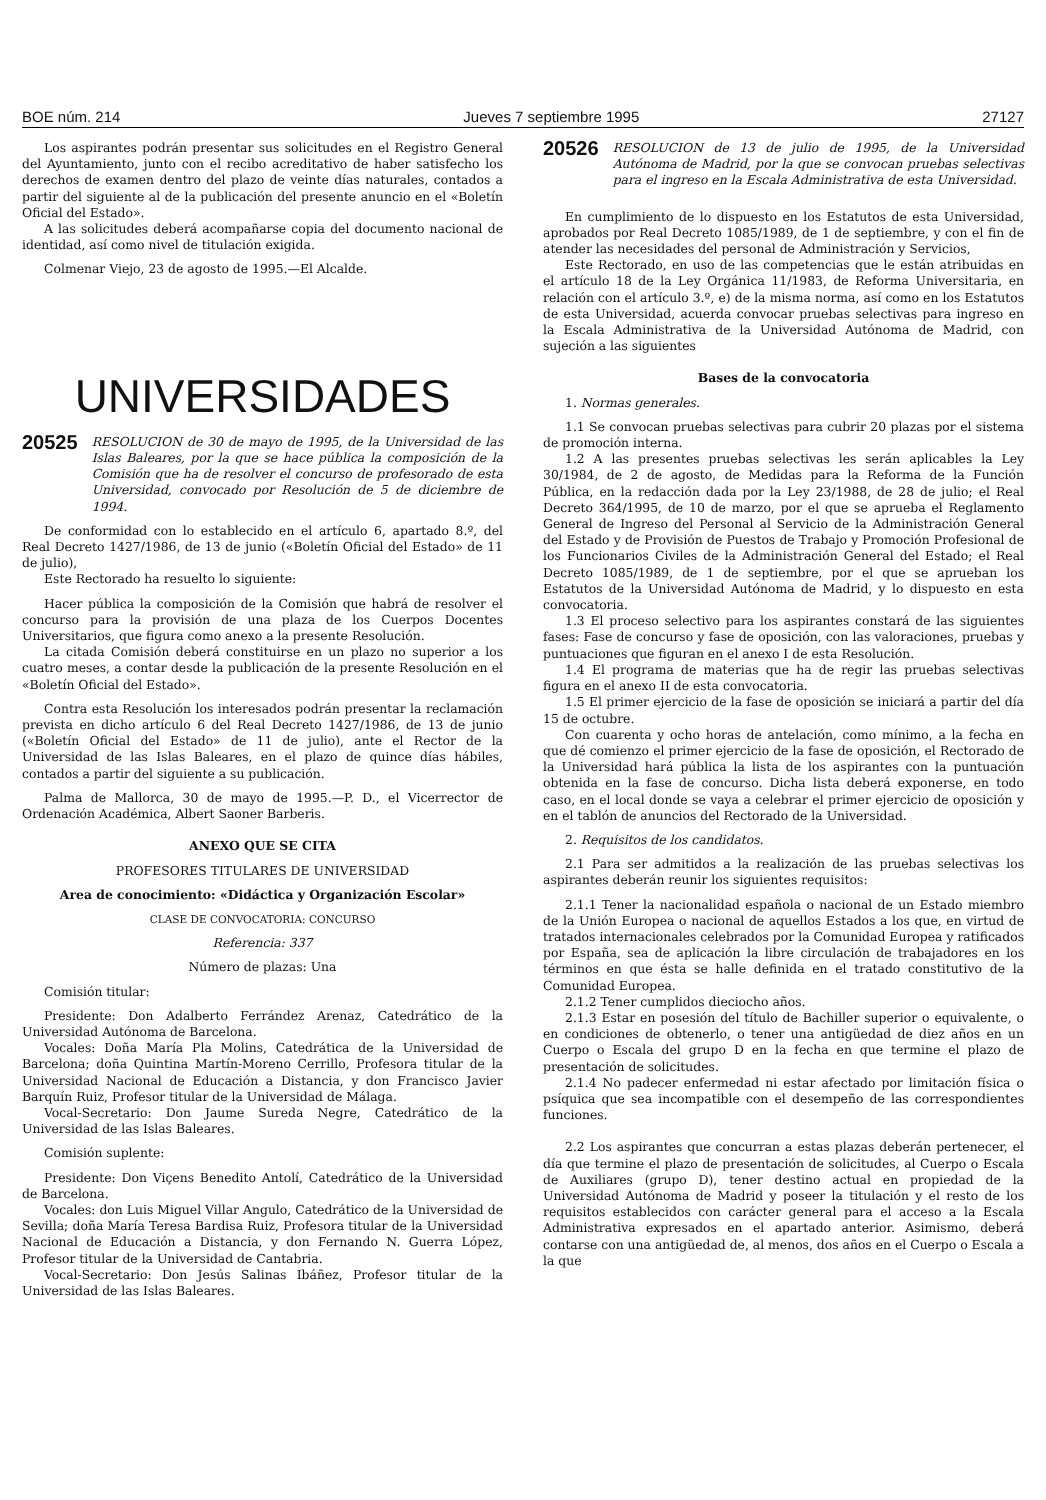BOE núm. 214 Jueves 7 septiembre 1995 27127
Los aspirantes podrán presentar sus solicitudes en el Registro General del Ayuntamiento, junto con el recibo acreditativo de haber satisfecho los derechos de examen dentro del plazo de veinte días naturales, contados a partir del siguiente al de la publicación del presente anuncio en el «Boletín Oficial del Estado».
A las solicitudes deberá acompañarse copia del documento nacional de identidad, así como nivel de titulación exigida.
Colmenar Viejo, 23 de agosto de 1995.—El Alcalde.
UNIVERSIDADES
20525 RESOLUCION de 30 de mayo de 1995, de la Universidad de las Islas Baleares, por la que se hace pública la composición de la Comisión que ha de resolver el concurso de profesorado de esta Universidad, convocado por Resolución de 5 de diciembre de 1994.
De conformidad con lo establecido en el artículo 6, apartado 8.º, del Real Decreto 1427/1986, de 13 de junio («Boletín Oficial del Estado» de 11 de julio),
Este Rectorado ha resuelto lo siguiente:
Hacer pública la composición de la Comisión que habrá de resolver el concurso para la provisión de una plaza de los Cuerpos Docentes Universitarios, que figura como anexo a la presente Resolución.
La citada Comisión deberá constituirse en un plazo no superior a los cuatro meses, a contar desde la publicación de la presente Resolución en el «Boletín Oficial del Estado».
Contra esta Resolución los interesados podrán presentar la reclamación prevista en dicho artículo 6 del Real Decreto 1427/1986, de 13 de junio («Boletín Oficial del Estado» de 11 de julio), ante el Rector de la Universidad de las Islas Baleares, en el plazo de quince días hábiles, contados a partir del siguiente a su publicación.
Palma de Mallorca, 30 de mayo de 1995.—P. D., el Vicerrector de Ordenación Académica, Albert Saoner Barberis.
ANEXO QUE SE CITA
PROFESORES TITULARES DE UNIVERSIDAD
Area de conocimiento: «Didáctica y Organización Escolar»
CLASE DE CONVOCATORIA: CONCURSO
Referencia: 337
Número de plazas: Una
Comisión titular:
Presidente: Don Adalberto Ferrández Arenaz, Catedrático de la Universidad Autónoma de Barcelona.
Vocales: Doña María Pla Molins, Catedrática de la Universidad de Barcelona; doña Quintina Martín-Moreno Cerrillo, Profesora titular de la Universidad Nacional de Educación a Distancia, y don Francisco Javier Barquín Ruiz, Profesor titular de la Universidad de Málaga.
Vocal-Secretario: Don Jaume Sureda Negre, Catedrático de la Universidad de las Islas Baleares.
Comisión suplente:
Presidente: Don Viçens Benedito Antolí, Catedrático de la Universidad de Barcelona.
Vocales: don Luis Miguel Villar Angulo, Catedrático de la Universidad de Sevilla; doña María Teresa Bardisa Ruiz, Profesora titular de la Universidad Nacional de Educación a Distancia, y don Fernando N. Guerra López, Profesor titular de la Universidad de Cantabria.
Vocal-Secretario: Don Jesús Salinas Ibáñez, Profesor titular de la Universidad de las Islas Baleares.
20526 RESOLUCION de 13 de julio de 1995, de la Universidad Autónoma de Madrid, por la que se convocan pruebas selectivas para el ingreso en la Escala Administrativa de esta Universidad.
En cumplimiento de lo dispuesto en los Estatutos de esta Universidad, aprobados por Real Decreto 1085/1989, de 1 de septiembre, y con el fin de atender las necesidades del personal de Administración y Servicios,
Este Rectorado, en uso de las competencias que le están atribuidas en el artículo 18 de la Ley Orgánica 11/1983, de Reforma Universitaria, en relación con el artículo 3.º, e) de la misma norma, así como en los Estatutos de esta Universidad, acuerda convocar pruebas selectivas para ingreso en la Escala Administrativa de la Universidad Autónoma de Madrid, con sujeción a las siguientes
Bases de la convocatoria
1. Normas generales.
1.1 Se convocan pruebas selectivas para cubrir 20 plazas por el sistema de promoción interna.
1.2 A las presentes pruebas selectivas les serán aplicables la Ley 30/1984, de 2 de agosto, de Medidas para la Reforma de la Función Pública, en la redacción dada por la Ley 23/1988, de 28 de julio; el Real Decreto 364/1995, de 10 de marzo, por el que se aprueba el Reglamento General de Ingreso del Personal al Servicio de la Administración General del Estado y de Provisión de Puestos de Trabajo y Promoción Profesional de los Funcionarios Civiles de la Administración General del Estado; el Real Decreto 1085/1989, de 1 de septiembre, por el que se aprueban los Estatutos de la Universidad Autónoma de Madrid, y lo dispuesto en esta convocatoria.
1.3 El proceso selectivo para los aspirantes constará de las siguientes fases: Fase de concurso y fase de oposición, con las valoraciones, pruebas y puntuaciones que figuran en el anexo I de esta Resolución.
1.4 El programa de materias que ha de regir las pruebas selectivas figura en el anexo II de esta convocatoria.
1.5 El primer ejercicio de la fase de oposición se iniciará a partir del día 15 de octubre.
Con cuarenta y ocho horas de antelación, como mínimo, a la fecha en que dé comienzo el primer ejercicio de la fase de oposición, el Rectorado de la Universidad hará pública la lista de los aspirantes con la puntuación obtenida en la fase de concurso. Dicha lista deberá exponerse, en todo caso, en el local donde se vaya a celebrar el primer ejercicio de oposición y en el tablón de anuncios del Rectorado de la Universidad.
2. Requisitos de los candidatos.
2.1 Para ser admitidos a la realización de las pruebas selectivas los aspirantes deberán reunir los siguientes requisitos:
2.1.1 Tener la nacionalidad española o nacional de un Estado miembro de la Unión Europea o nacional de aquellos Estados a los que, en virtud de tratados internacionales celebrados por la Comunidad Europea y ratificados por España, sea de aplicación la libre circulación de trabajadores en los términos en que ésta se halle definida en el tratado constitutivo de la Comunidad Europea.
2.1.2 Tener cumplidos dieciocho años.
2.1.3 Estar en posesión del título de Bachiller superior o equivalente, o en condiciones de obtenerlo, o tener una antigüedad de diez años en un Cuerpo o Escala del grupo D en la fecha en que termine el plazo de presentación de solicitudes.
2.1.4 No padecer enfermedad ni estar afectado por limitación física o psíquica que sea incompatible con el desempeño de las correspondientes funciones.
2.2 Los aspirantes que concurran a estas plazas deberán pertenecer, el día que termine el plazo de presentación de solicitudes, al Cuerpo o Escala de Auxiliares (grupo D), tener destino actual en propiedad de la Universidad Autónoma de Madrid y poseer la titulación y el resto de los requisitos establecidos con carácter general para el acceso a la Escala Administrativa expresados en el apartado anterior. Asimismo, deberá contarse con una antigüedad de, al menos, dos años en el Cuerpo o Escala a la que